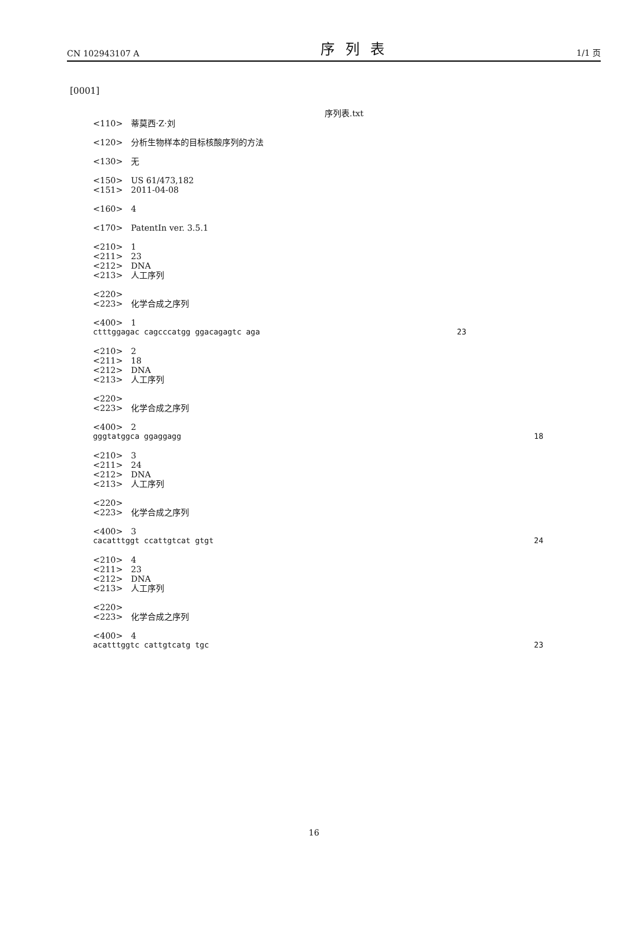CN 102943107 A 序列表 1/1 页
[0001]
序列表.txt
<110> 蒂莫西·Z·刘
<120> 分析生物样本的目标核酸序列的方法
<130> 无
<150> US 61/473,182
<151> 2011-04-08
<160> 4
<170> PatentIn ver. 3.5.1
<210> 1
<211> 23
<212> DNA
<213> 人工序列
<220>
<223> 化学合成之序列
<400> 1
ctttggagac cagcccatgg ggacagagtc aga 23
<210> 2
<211> 18
<212> DNA
<213> 人工序列
<220>
<223> 化学合成之序列
<400> 2
gggtatggca ggaggagg 18
<210> 3
<211> 24
<212> DNA
<213> 人工序列
<220>
<223> 化学合成之序列
<400> 3
cacatttggt ccattgtcat gtgt 24
<210> 4
<211> 23
<212> DNA
<213> 人工序列
<220>
<223> 化学合成之序列
<400> 4
acatttggtc cattgtcatg tgc 23
16